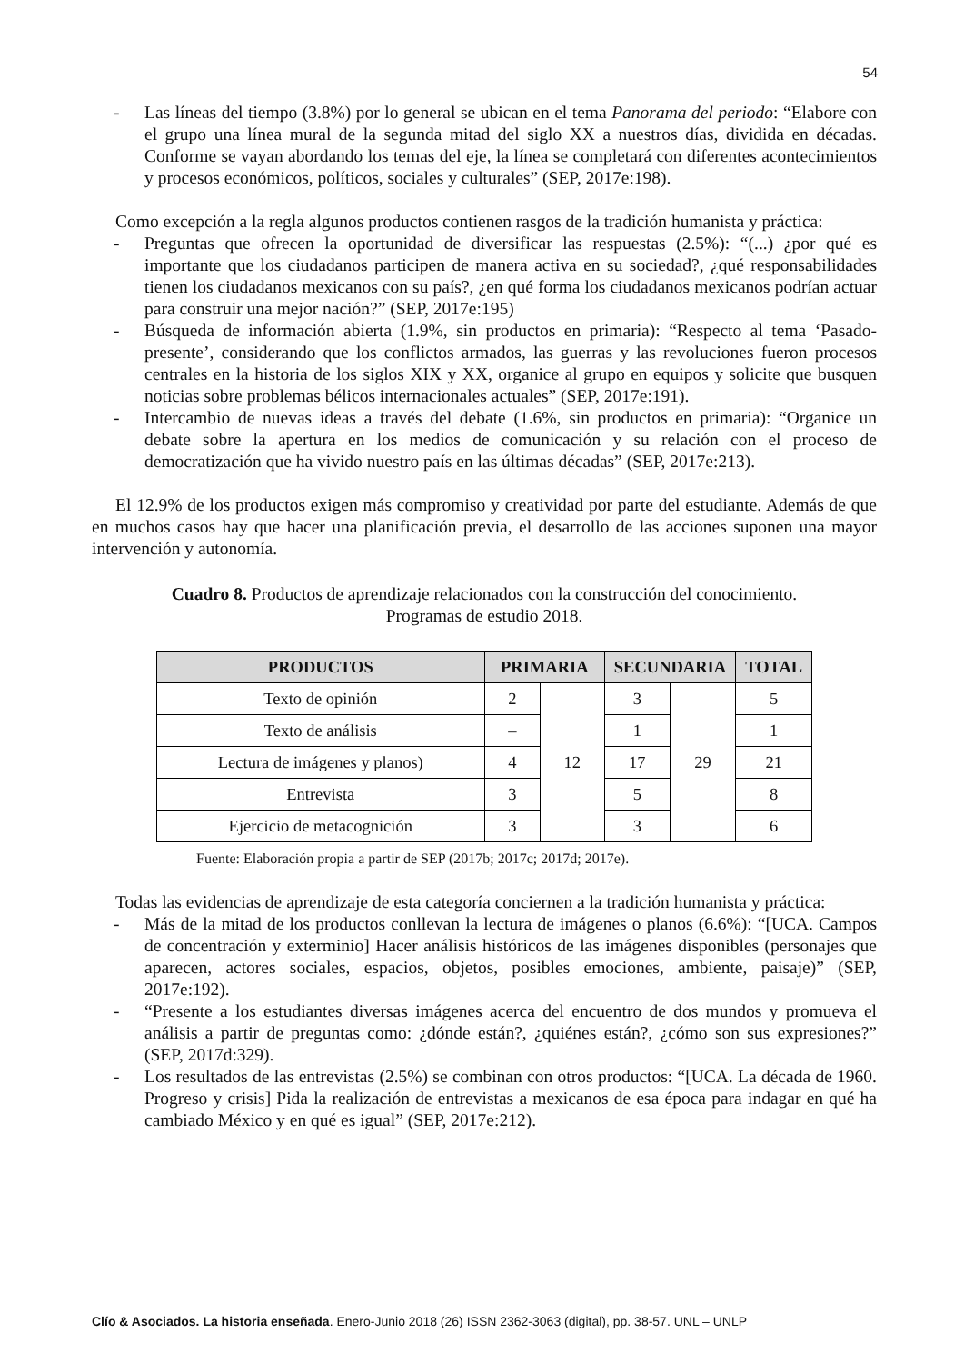54
- Las líneas del tiempo (3.8%) por lo general se ubican en el tema Panorama del periodo: “Elabore con el grupo una línea mural de la segunda mitad del siglo XX a nuestros días, dividida en décadas. Conforme se vayan abordando los temas del eje, la línea se completará con diferentes acontecimientos y procesos económicos, políticos, sociales y culturales” (SEP, 2017e:198).
Como excepción a la regla algunos productos contienen rasgos de la tradición humanista y práctica:
- Preguntas que ofrecen la oportunidad de diversificar las respuestas (2.5%): “(...) ¿por qué es importante que los ciudadanos participen de manera activa en su sociedad?, ¿qué responsabilidades tienen los ciudadanos mexicanos con su país?, ¿en qué forma los ciudadanos mexicanos podrían actuar para construir una mejor nación?” (SEP, 2017e:195)
- Búsqueda de información abierta (1.9%, sin productos en primaria): “Respecto al tema ‘Pasado-presente’, considerando que los conflictos armados, las guerras y las revoluciones fueron procesos centrales en la historia de los siglos XIX y XX, organice al grupo en equipos y solicite que busquen noticias sobre problemas bélicos internacionales actuales” (SEP, 2017e:191).
- Intercambio de nuevas ideas a través del debate (1.6%, sin productos en primaria): “Organice un debate sobre la apertura en los medios de comunicación y su relación con el proceso de democratización que ha vivido nuestro país en las últimas décadas” (SEP, 2017e:213).
El 12.9% de los productos exigen más compromiso y creatividad por parte del estudiante. Además de que en muchos casos hay que hacer una planificación previa, el desarrollo de las acciones suponen una mayor intervención y autonomía.
Cuadro 8. Productos de aprendizaje relacionados con la construcción del conocimiento.
Programas de estudio 2018.
| PRODUCTOS | PRIMARIA | | SECUNDARIA | | TOTAL |
| --- | --- | --- | --- | --- | --- |
| Texto de opinión | 2 | 12 | 3 | 29 | 5 |
| Texto de análisis | – | | 1 | | 1 |
| Lectura de imágenes y planos) | 4 | | 17 | | 21 |
| Entrevista | 3 | | 5 | | 8 |
| Ejercicio de metacognición | 3 | | 3 | | 6 |
Fuente: Elaboración propia a partir de SEP (2017b; 2017c; 2017d; 2017e).
Todas las evidencias de aprendizaje de esta categoría conciernen a la tradición humanista y práctica:
- Más de la mitad de los productos conllevan la lectura de imágenes o planos (6.6%): “[UCA. Campos de concentración y exterminio] Hacer análisis históricos de las imágenes disponibles (personajes que aparecen, actores sociales, espacios, objetos, posibles emociones, ambiente, paisaje)” (SEP, 2017e:192).
- “Presente a los estudiantes diversas imágenes acerca del encuentro de dos mundos y promueva el análisis a partir de preguntas como: ¿dónde están?, ¿quiénes están?, ¿cómo son sus expresiones?” (SEP, 2017d:329).
- Los resultados de las entrevistas (2.5%) se combinan con otros productos: “[UCA. La década de 1960. Progreso y crisis] Pida la realización de entrevistas a mexicanos de esa época para indagar en qué ha cambiado México y en qué es igual” (SEP, 2017e:212).
Clío & Asociados. La historia enseñada. Enero-Junio 2018 (26) ISSN 2362-3063 (digital), pp. 38-57. UNL – UNLP